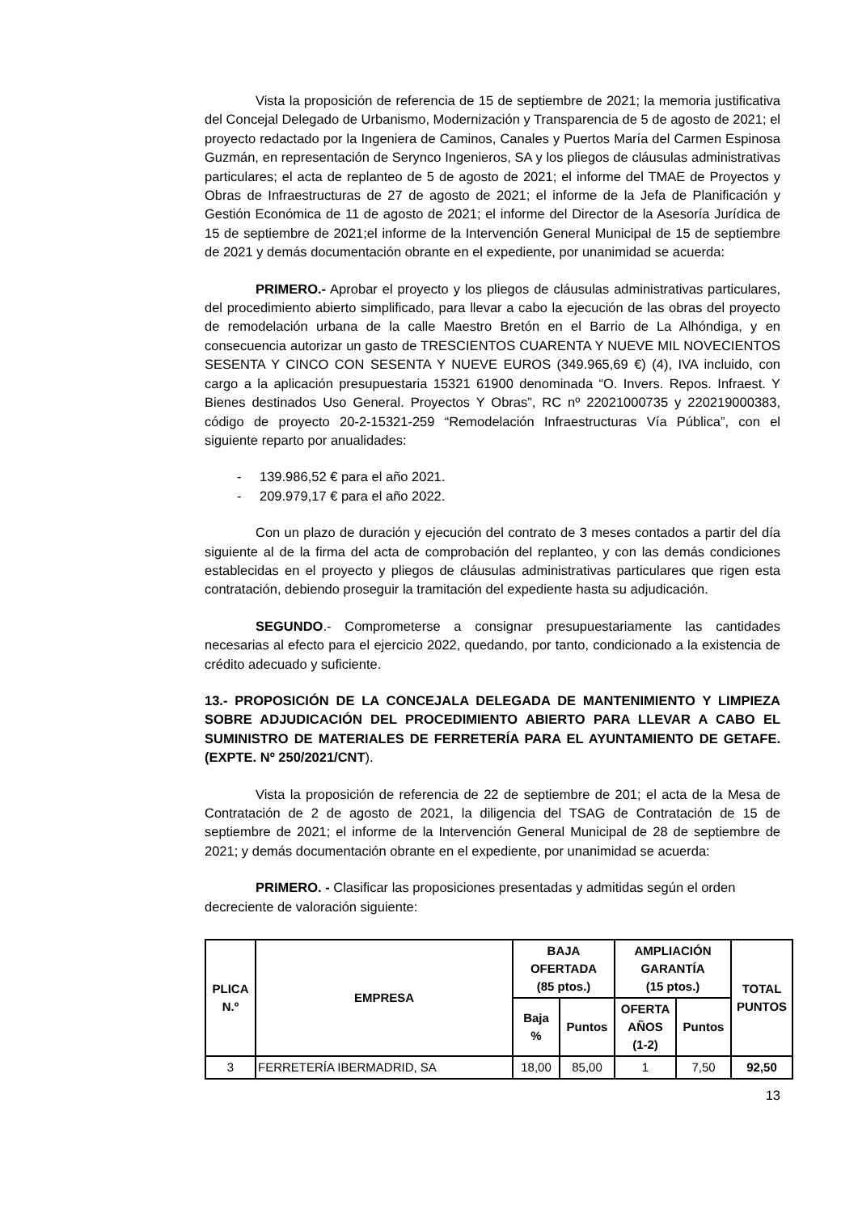Vista la proposición de referencia de 15 de septiembre de 2021; la memoria justificativa del Concejal Delegado de Urbanismo, Modernización y Transparencia de 5 de agosto de 2021; el proyecto redactado por la Ingeniera de Caminos, Canales y Puertos María del Carmen Espinosa Guzmán, en representación de Serynco Ingenieros, SA y los pliegos de cláusulas administrativas particulares; el acta de replanteo de 5 de agosto de 2021; el informe del TMAE de Proyectos y Obras de Infraestructuras de 27 de agosto de 2021; el informe de la Jefa de Planificación y Gestión Económica de 11 de agosto de 2021; el informe del Director de la Asesoría Jurídica de 15 de septiembre de 2021;el informe de la Intervención General Municipal de 15 de septiembre de 2021 y demás documentación obrante en el expediente, por unanimidad se acuerda:
PRIMERO.- Aprobar el proyecto y los pliegos de cláusulas administrativas particulares, del procedimiento abierto simplificado, para llevar a cabo la ejecución de las obras del proyecto de remodelación urbana de la calle Maestro Bretón en el Barrio de La Alhóndiga, y en consecuencia autorizar un gasto de TRESCIENTOS CUARENTA Y NUEVE MIL NOVECIENTOS SESENTA Y CINCO CON SESENTA Y NUEVE EUROS (349.965,69 €) (4), IVA incluido, con cargo a la aplicación presupuestaria 15321 61900 denominada “O. Invers. Repos. Infraest. Y Bienes destinados Uso General. Proyectos Y Obras”, RC nº 22021000735 y 220219000383, código de proyecto 20-2-15321-259 “Remodelación Infraestructuras Vía Pública”, con el siguiente reparto por anualidades:
- 139.986,52 € para el año 2021.
- 209.979,17 € para el año 2022.
Con un plazo de duración y ejecución del contrato de 3 meses contados a partir del día siguiente al de la firma del acta de comprobación del replanteo, y con las demás condiciones establecidas en el proyecto y pliegos de cláusulas administrativas particulares que rigen esta contratación, debiendo proseguir la tramitación del expediente hasta su adjudicación.
SEGUNDO.- Comprometerse a consignar presupuestariamente las cantidades necesarias al efecto para el ejercicio 2022, quedando, por tanto, condicionado a la existencia de crédito adecuado y suficiente.
13.- PROPOSICIÓN DE LA CONCEJALA DELEGADA DE MANTENIMIENTO Y LIMPIEZA SOBRE ADJUDICACIÓN DEL PROCEDIMIENTO ABIERTO PARA LLEVAR A CABO EL SUMINISTRO DE MATERIALES DE FERRETERÍA PARA EL AYUNTAMIENTO DE GETAFE. (EXPTE. Nº 250/2021/CNT).
Vista la proposición de referencia de 22 de septiembre de 201; el acta de la Mesa de Contratación de 2 de agosto de 2021, la diligencia del TSAG de Contratación de 15 de septiembre de 2021; el informe de la Intervención General Municipal de 28 de septiembre de 2021; y demás documentación obrante en el expediente, por unanimidad se acuerda:
PRIMERO. - Clasificar las proposiciones presentadas y admitidas según el orden decreciente de valoración siguiente:
| PLICA N.º | EMPRESA | BAJA OFERTADA (85 ptos.) | | AMPLIACIÓN GARANTÍA (15 ptos.) | | TOTAL PUNTOS |
| --- | --- | --- | --- | --- | --- | --- |
| | | Baja % | Puntos | OFERTA AÑOS (1-2) | Puntos | |
| 3 | FERRETERÍA IBERMADRID, SA | 18,00 | 85,00 | 1 | 7,50 | 92,50 |
13